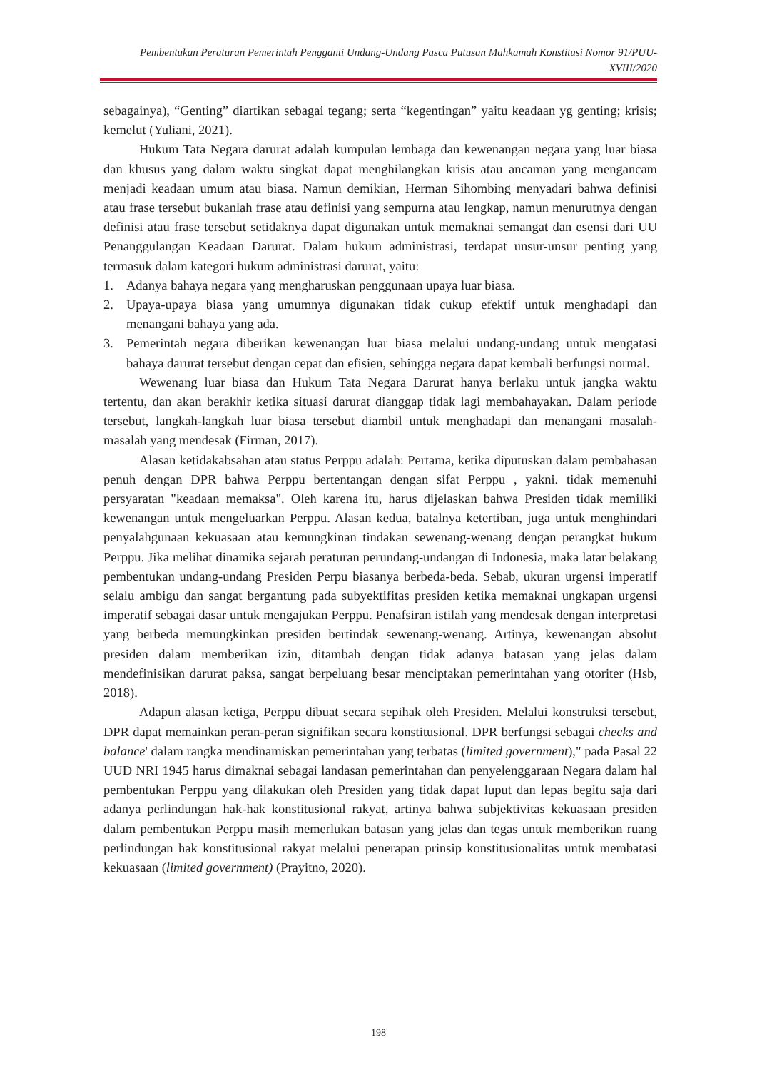Pembentukan Peraturan Pemerintah Pengganti Undang-Undang Pasca Putusan Mahkamah Konstitusi Nomor 91/PUU-XVIII/2020
sebagainya), “Genting” diartikan sebagai tegang; serta “kegentingan” yaitu keadaan yg genting; krisis; kemelut (Yuliani, 2021).
Hukum Tata Negara darurat adalah kumpulan lembaga dan kewenangan negara yang luar biasa dan khusus yang dalam waktu singkat dapat menghilangkan krisis atau ancaman yang mengancam menjadi keadaan umum atau biasa. Namun demikian, Herman Sihombing menyadari bahwa definisi atau frase tersebut bukanlah frase atau definisi yang sempurna atau lengkap, namun menurutnya dengan definisi atau frase tersebut setidaknya dapat digunakan untuk memaknai semangat dan esensi dari UU Penanggulangan Keadaan Darurat. Dalam hukum administrasi, terdapat unsur-unsur penting yang termasuk dalam kategori hukum administrasi darurat, yaitu:
1. Adanya bahaya negara yang mengharuskan penggunaan upaya luar biasa.
2. Upaya-upaya biasa yang umumnya digunakan tidak cukup efektif untuk menghadapi dan menangani bahaya yang ada.
3. Pemerintah negara diberikan kewenangan luar biasa melalui undang-undang untuk mengatasi bahaya darurat tersebut dengan cepat dan efisien, sehingga negara dapat kembali berfungsi normal.
Wewenang luar biasa dan Hukum Tata Negara Darurat hanya berlaku untuk jangka waktu tertentu, dan akan berakhir ketika situasi darurat dianggap tidak lagi membahayakan. Dalam periode tersebut, langkah-langkah luar biasa tersebut diambil untuk menghadapi dan menangani masalah-masalah yang mendesak (Firman, 2017).
Alasan ketidakabsahan atau status Perppu adalah: Pertama, ketika diputuskan dalam pembahasan penuh dengan DPR bahwa Perppu bertentangan dengan sifat Perppu , yakni. tidak memenuhi persyaratan "keadaan memaksa". Oleh karena itu, harus dijelaskan bahwa Presiden tidak memiliki kewenangan untuk mengeluarkan Perppu. Alasan kedua, batalnya ketertiban, juga untuk menghindari penyalahgunaan kekuasaan atau kemungkinan tindakan sewenang-wenang dengan perangkat hukum Perppu. Jika melihat dinamika sejarah peraturan perundang-undangan di Indonesia, maka latar belakang pembentukan undang-undang Presiden Perpu biasanya berbeda-beda. Sebab, ukuran urgensi imperatif selalu ambigu dan sangat bergantung pada subyektifitas presiden ketika memaknai ungkapan urgensi imperatif sebagai dasar untuk mengajukan Perppu. Penafsiran istilah yang mendesak dengan interpretasi yang berbeda memungkinkan presiden bertindak sewenang-wenang. Artinya, kewenangan absolut presiden dalam memberikan izin, ditambah dengan tidak adanya batasan yang jelas dalam mendefinisikan darurat paksa, sangat berpeluang besar menciptakan pemerintahan yang otoriter (Hsb, 2018).
Adapun alasan ketiga, Perppu dibuat secara sepihak oleh Presiden. Melalui konstruksi tersebut, DPR dapat memainkan peran-peran signifikan secara konstitusional. DPR berfungsi sebagai checks and balance' dalam rangka mendinamiskan pemerintahan yang terbatas (limited government)," pada Pasal 22 UUD NRI 1945 harus dimaknai sebagai landasan pemerintahan dan penyelenggaraan Negara dalam hal pembentukan Perppu yang dilakukan oleh Presiden yang tidak dapat luput dan lepas begitu saja dari adanya perlindungan hak-hak konstitusional rakyat, artinya bahwa subjektivitas kekuasaan presiden dalam pembentukan Perppu masih memerlukan batasan yang jelas dan tegas untuk memberikan ruang perlindungan hak konstitusional rakyat melalui penerapan prinsip konstitusionalitas untuk membatasi kekuasaan (limited government) (Prayitno, 2020).
198